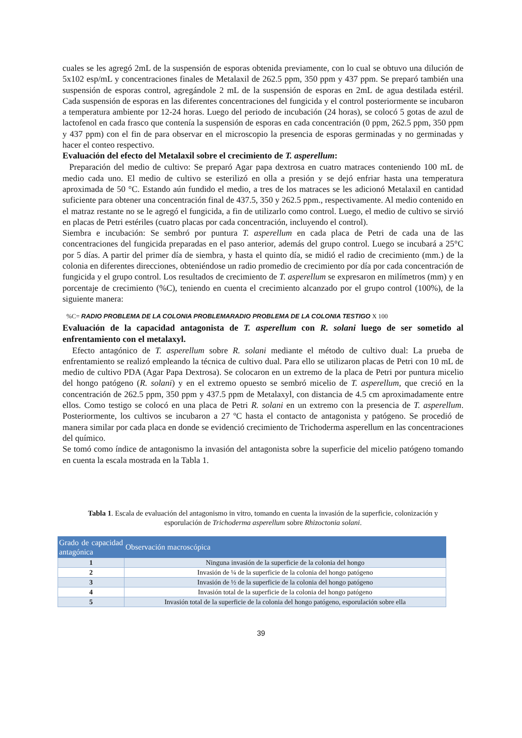cuales se les agregó 2mL de la suspensión de esporas obtenida previamente, con lo cual se obtuvo una dilución de 5x102 esp/mL y concentraciones finales de Metalaxil de 262.5 ppm, 350 ppm y 437 ppm. Se preparó también una suspensión de esporas control, agregándole 2 mL de la suspensión de esporas en 2mL de agua destilada estéril. Cada suspensión de esporas en las diferentes concentraciones del fungicida y el control posteriormente se incubaron a temperatura ambiente por 12-24 horas. Luego del periodo de incubación (24 horas), se colocó 5 gotas de azul de lactofenol en cada frasco que contenía la suspensión de esporas en cada concentración (0 ppm, 262.5 ppm, 350 ppm y 437 ppm) con el fin de para observar en el microscopio la presencia de esporas germinadas y no germinadas y hacer el conteo respectivo.
Evaluación del efecto del Metalaxil sobre el crecimiento de T. asperellum:
Preparación del medio de cultivo: Se preparó Agar papa dextrosa en cuatro matraces conteniendo 100 mL de medio cada uno. El medio de cultivo se esterilizó en olla a presión y se dejó enfriar hasta una temperatura aproximada de 50 °C. Estando aún fundido el medio, a tres de los matraces se les adicionó Metalaxil en cantidad suficiente para obtener una concentración final de 437.5, 350 y 262.5 ppm., respectivamente. Al medio contenido en el matraz restante no se le agregó el fungicida, a fin de utilizarlo como control. Luego, el medio de cultivo se sirvió en placas de Petri estériles (cuatro placas por cada concentración, incluyendo el control).
Siembra e incubación: Se sembró por puntura T. asperellum en cada placa de Petri de cada una de las concentraciones del fungicida preparadas en el paso anterior, además del grupo control. Luego se incubará a 25°C por 5 días. A partir del primer día de siembra, y hasta el quinto día, se midió el radio de crecimiento (mm.) de la colonia en diferentes direcciones, obteniéndose un radio promedio de crecimiento por día por cada concentración de fungicida y el grupo control. Los resultados de crecimiento de T. asperellum se expresaron en milímetros (mm) y en porcentaje de crecimiento (%C), teniendo en cuenta el crecimiento alcanzado por el grupo control (100%), de la siguiente manera:
%C= RADIO PROBLEMA DE LA COLONIA PROBLEMARADIO PROBLEMA DE LA COLONIA TESTIGO X 100
Evaluación de la capacidad antagonista de T. asperellum con R. solani luego de ser sometido al enfrentamiento con el metalaxyl.
Efecto antagónico de T. asperellum sobre R. solani mediante el método de cultivo dual: La prueba de enfrentamiento se realizó empleando la técnica de cultivo dual. Para ello se utilizaron placas de Petri con 10 mL de medio de cultivo PDA (Agar Papa Dextrosa). Se colocaron en un extremo de la placa de Petri por puntura micelio del hongo patógeno (R. solani) y en el extremo opuesto se sembró micelio de T. asperellum, que creció en la concentración de 262.5 ppm, 350 ppm y 437.5 ppm de Metalaxyl, con distancia de 4.5 cm aproximadamente entre ellos. Como testigo se colocó en una placa de Petri R. solani en un extremo con la presencia de T. asperellum. Posteriormente, los cultivos se incubaron a 27 ºC hasta el contacto de antagonista y patógeno. Se procedió de manera similar por cada placa en donde se evidenció crecimiento de Trichoderma asperellum en las concentraciones del químico.
Se tomó como índice de antagonismo la invasión del antagonista sobre la superficie del micelio patógeno tomando en cuenta la escala mostrada en la Tabla 1.
Tabla 1. Escala de evaluación del antagonismo in vitro, tomando en cuenta la invasión de la superficie, colonización y esporulación de Trichoderma asperellum sobre Rhizoctonia solani.
| Grado de capacidad antagónica | Observación macroscópica |
| --- | --- |
| 1 | Ninguna invasión de la superficie de la colonia del hongo |
| 2 | Invasión de ¼ de la superficie de la colonia del hongo patógeno |
| 3 | Invasión de ½ de la superficie de la colonia del hongo patógeno |
| 4 | Invasión total de la superficie de la colonia del hongo patógeno |
| 5 | Invasión total de la superficie de la colonia del hongo patógeno, esporulación sobre ella |
39